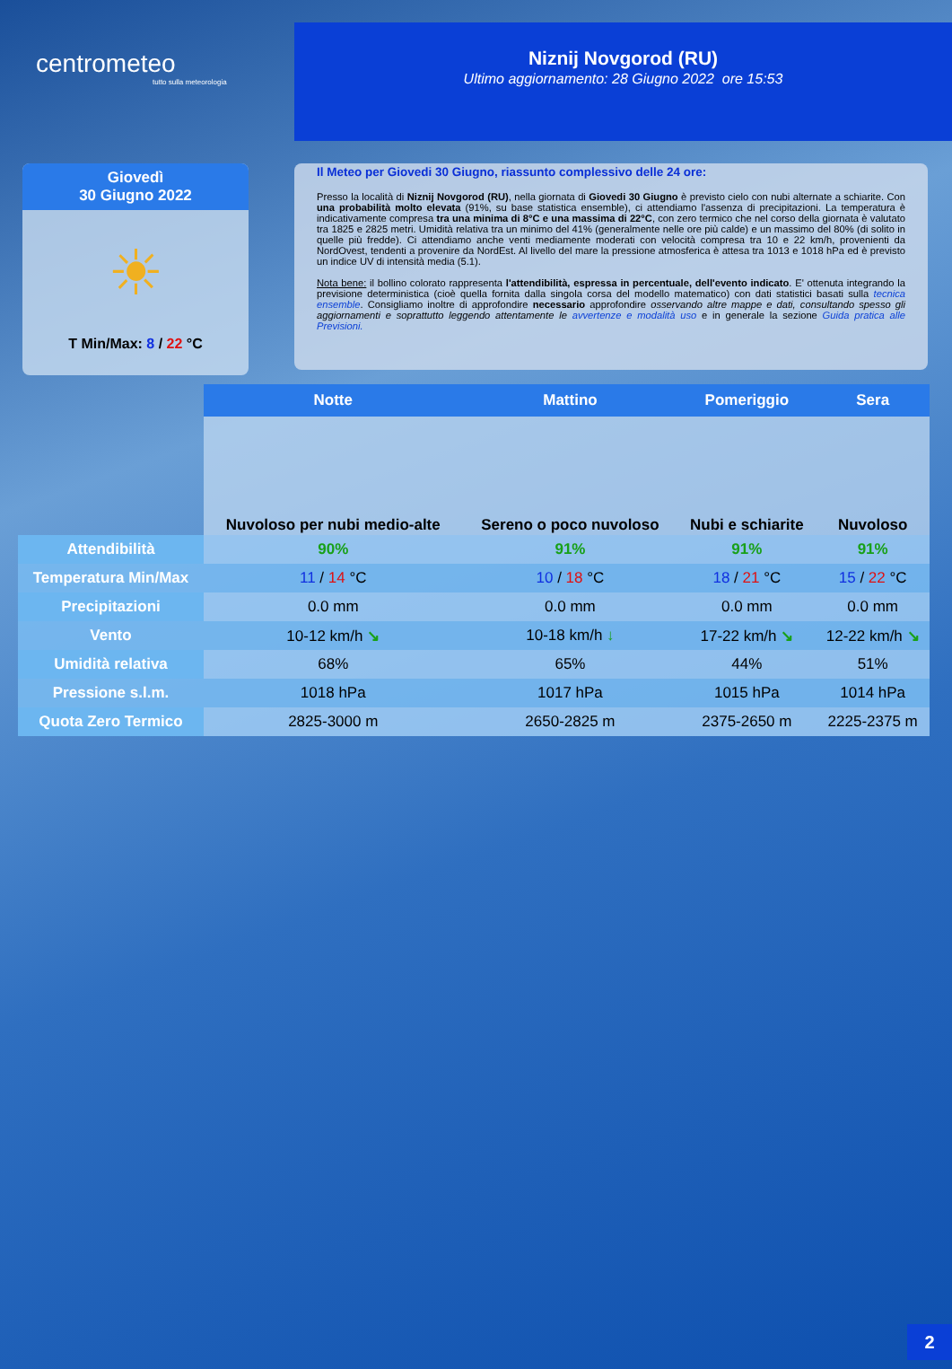centrometeo
tutto sulla meteorologia
Niznij Novgorod (RU)
Ultimo aggiornamento: 28 Giugno 2022 ore 15:53
Giovedì
30 Giugno 2022
☀
T Min/Max: 8 / 22 °C
Il Meteo per Giovedi 30 Giugno, riassunto complessivo delle 24 ore:
Presso la località di Niznij Novgorod (RU), nella giornata di Giovedi 30 Giugno è previsto cielo con nubi alternate a schiarite. Con una probabilità molto elevata (91%, su base statistica ensemble), ci attendiamo l'assenza di precipitazioni. La temperatura è indicativamente compresa tra una minima di 8°C e una massima di 22°C, con zero termico che nel corso della giornata è valutato tra 1825 e 2825 metri. Umidità relativa tra un minimo del 41% (generalmente nelle ore più calde) e un massimo del 80% (di solito in quelle più fredde). Ci attendiamo anche venti mediamente moderati con velocità compresa tra 10 e 22 km/h, provenienti da NordOvest, tendenti a provenire da NordEst. Al livello del mare la pressione atmosferica è attesa tra 1013 e 1018 hPa ed è previsto un indice UV di intensità media (5.1).
Nota bene: il bollino colorato rappresenta l'attendibilità, espressa in percentuale, dell'evento indicato. E' ottenuta integrando la previsione deterministica (cioè quella fornita dalla singola corsa del modello matematico) con dati statistici basati sulla tecnica ensemble. Consigliamo inoltre di approfondire necessario approfondire osservando altre mappe e dati, consultando spesso gli aggiornamenti e soprattutto leggendo attentamente le avvertenze e modalità uso e in generale la sezione Guida pratica alle Previsioni.
| | Notte | Mattino | Pomeriggio | Sera |
| --- | --- | --- | --- | --- |
| | Nuvoloso per nubi medio-alte | Sereno o poco nuvoloso | Nubi e schiarite | Nuvoloso |
| Attendibilità | 90% | 91% | 91% | 91% |
| Temperatura Min/Max | 11 / 14 °C | 10 / 18 °C | 18 / 21 °C | 15 / 22 °C |
| Precipitazioni | 0.0 mm | 0.0 mm | 0.0 mm | 0.0 mm |
| Vento | 10-12 km/h ↘ | 10-18 km/h ↓ | 17-22 km/h ↘ | 12-22 km/h ↘ |
| Umidità relativa | 68% | 65% | 44% | 51% |
| Pressione s.l.m. | 1018 hPa | 1017 hPa | 1015 hPa | 1014 hPa |
| Quota Zero Termico | 2825-3000 m | 2650-2825 m | 2375-2650 m | 2225-2375 m |
2